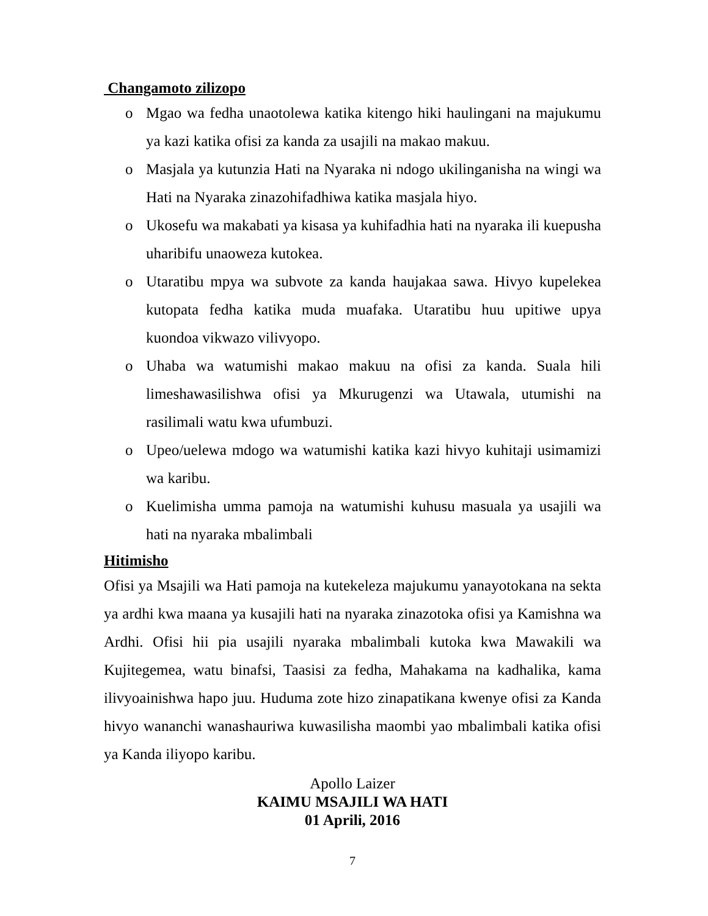Changamoto zilizopo
o Mgao wa fedha unaotolewa katika kitengo hiki haulingani na majukumu ya kazi katika ofisi za kanda za usajili na makao makuu.
o Masjala ya kutunzia Hati na Nyaraka ni ndogo ukilinganisha na wingi wa Hati na Nyaraka zinazohifadhiwa katika masjala hiyo.
o Ukosefu wa makabati ya kisasa ya kuhifadhia hati na nyaraka ili kuepusha uharibifu unaoweza kutokea.
o Utaratibu mpya wa subvote za kanda haujakaa sawa. Hivyo kupelekea kutopata fedha katika muda muafaka. Utaratibu huu upitiwe upya kuondoa vikwazo vilivyopo.
o Uhaba wa watumishi makao makuu na ofisi za kanda. Suala hili limeshawasilishwa ofisi ya Mkurugenzi wa Utawala, utumishi na rasilimali watu kwa ufumbuzi.
o Upeo/uelewa mdogo wa watumishi katika kazi hivyo kuhitaji usimamizi wa karibu.
o Kuelimisha umma pamoja na watumishi kuhusu masuala ya usajili wa hati na nyaraka mbalimbali
Hitimisho
Ofisi ya Msajili wa Hati pamoja na kutekeleza majukumu yanayotokana na sekta ya ardhi kwa maana ya kusajili hati na nyaraka zinazotoka ofisi ya Kamishna wa Ardhi. Ofisi hii pia usajili nyaraka mbalimbali kutoka kwa Mawakili wa Kujitegemea, watu binafsi, Taasisi za fedha, Mahakama na kadhalika, kama ilivyoainishwa hapo juu. Huduma zote hizo zinapatikana kwenye ofisi za Kanda hivyo wananchi wanashauriwa kuwasilisha maombi yao mbalimbali katika ofisi ya Kanda iliyopo karibu.
Apollo Laizer
KAIMU MSAJILI WA HATI
01 Aprili, 2016
7